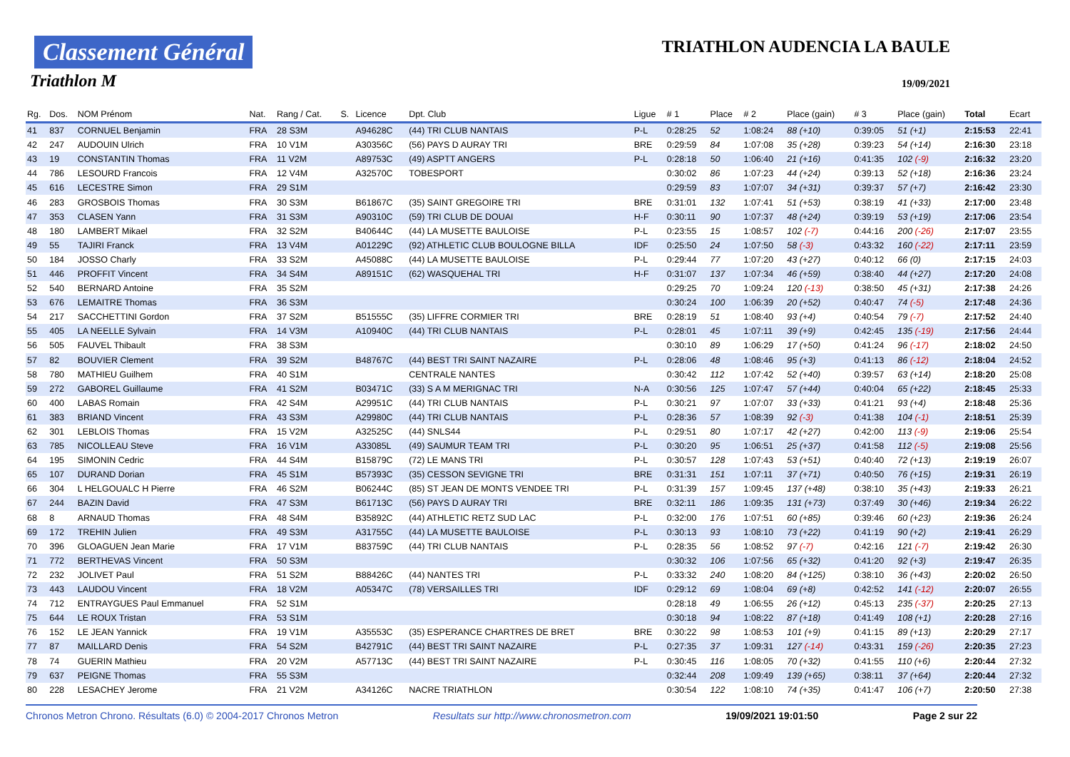Classement Général
Triathlon M
TRIATHLON AUDENCIA LA BAULE
19/09/2021
| Rg. | Dos. | NOM Prénom | Nat. | Rang / Cat. | S. | Licence | Dpt. Club | Ligue | # 1 | Place | # 2 | Place (gain) | # 3 | Place (gain) | Total | Ecart |
| --- | --- | --- | --- | --- | --- | --- | --- | --- | --- | --- | --- | --- | --- | --- | --- | --- |
| 41 | 837 | CORNUEL Benjamin | FRA | 28 S3M | | A94628C | (44) TRI CLUB NANTAIS | P-L | 0:28:25 | 52 | 1:08:24 | 88 (+10) | 0:39:05 | 51 (+1) | 2:15:53 | 22:41 |
| 42 | 247 | AUDOUIN Ulrich | FRA | 10 V1M | | A30356C | (56) PAYS D AURAY TRI | BRE | 0:29:59 | 84 | 1:07:08 | 35 (+28) | 0:39:23 | 54 (+14) | 2:16:30 | 23:18 |
| 43 | 19 | CONSTANTIN Thomas | FRA | 11 V2M | | A89753C | (49) ASPTT ANGERS | P-L | 0:28:18 | 50 | 1:06:40 | 21 (+16) | 0:41:35 | 102 (-9) | 2:16:32 | 23:20 |
| 44 | 786 | LESOURD Francois | FRA | 12 V4M | | A32570C | TOBESPORT | | 0:30:02 | 86 | 1:07:23 | 44 (+24) | 0:39:13 | 52 (+18) | 2:16:36 | 23:24 |
| 45 | 616 | LECESTRE Simon | FRA | 29 S1M | | | | | 0:29:59 | 83 | 1:07:07 | 34 (+31) | 0:39:37 | 57 (+7) | 2:16:42 | 23:30 |
| 46 | 283 | GROSBOIS Thomas | FRA | 30 S3M | | B61867C | (35) SAINT GREGOIRE TRI | BRE | 0:31:01 | 132 | 1:07:41 | 51 (+53) | 0:38:19 | 41 (+33) | 2:17:00 | 23:48 |
| 47 | 353 | CLASEN Yann | FRA | 31 S3M | | A90310C | (59) TRI CLUB DE DOUAI | H-F | 0:30:11 | 90 | 1:07:37 | 48 (+24) | 0:39:19 | 53 (+19) | 2:17:06 | 23:54 |
| 48 | 180 | LAMBERT Mikael | FRA | 32 S2M | | B40644C | (44) LA MUSETTE BAULOISE | P-L | 0:23:55 | 15 | 1:08:57 | 102 (-7) | 0:44:16 | 200 (-26) | 2:17:07 | 23:55 |
| 49 | 55 | TAJIRI Franck | FRA | 13 V4M | | A01229C | (92) ATHLETIC CLUB BOULOGNE BILLA | IDF | 0:25:50 | 24 | 1:07:50 | 58 (-3) | 0:43:32 | 160 (-22) | 2:17:11 | 23:59 |
| 50 | 184 | JOSSO Charly | FRA | 33 S2M | | A45088C | (44) LA MUSETTE BAULOISE | P-L | 0:29:44 | 77 | 1:07:20 | 43 (+27) | 0:40:12 | 66 (0) | 2:17:15 | 24:03 |
| 51 | 446 | PROFFIT Vincent | FRA | 34 S4M | | A89151C | (62) WASQUEHAL TRI | H-F | 0:31:07 | 137 | 1:07:34 | 46 (+59) | 0:38:40 | 44 (+27) | 2:17:20 | 24:08 |
| 52 | 540 | BERNARD Antoine | FRA | 35 S2M | | | | | 0:29:25 | 70 | 1:09:24 | 120 (-13) | 0:38:50 | 45 (+31) | 2:17:38 | 24:26 |
| 53 | 676 | LEMAITRE Thomas | FRA | 36 S3M | | | | | 0:30:24 | 100 | 1:06:39 | 20 (+52) | 0:40:47 | 74 (-5) | 2:17:48 | 24:36 |
| 54 | 217 | SACCHETTINI Gordon | FRA | 37 S2M | | B51555C | (35) LIFFRE CORMIER TRI | BRE | 0:28:19 | 51 | 1:08:40 | 93 (+4) | 0:40:54 | 79 (-7) | 2:17:52 | 24:40 |
| 55 | 405 | LA NEELLE Sylvain | FRA | 14 V3M | | A10940C | (44) TRI CLUB NANTAIS | P-L | 0:28:01 | 45 | 1:07:11 | 39 (+9) | 0:42:45 | 135 (-19) | 2:17:56 | 24:44 |
| 56 | 505 | FAUVEL Thibault | FRA | 38 S3M | | | | | 0:30:10 | 89 | 1:06:29 | 17 (+50) | 0:41:24 | 96 (-17) | 2:18:02 | 24:50 |
| 57 | 82 | BOUVIER Clement | FRA | 39 S2M | | B48767C | (44) BEST TRI SAINT NAZAIRE | P-L | 0:28:06 | 48 | 1:08:46 | 95 (+3) | 0:41:13 | 86 (-12) | 2:18:04 | 24:52 |
| 58 | 780 | MATHIEU Guilhem | FRA | 40 S1M | | | CENTRALE NANTES | | 0:30:42 | 112 | 1:07:42 | 52 (+40) | 0:39:57 | 63 (+14) | 2:18:20 | 25:08 |
| 59 | 272 | GABOREL Guillaume | FRA | 41 S2M | | B03471C | (33) S A M MERIGNAC TRI | N-A | 0:30:56 | 125 | 1:07:47 | 57 (+44) | 0:40:04 | 65 (+22) | 2:18:45 | 25:33 |
| 60 | 400 | LABAS Romain | FRA | 42 S4M | | A29951C | (44) TRI CLUB NANTAIS | P-L | 0:30:21 | 97 | 1:07:07 | 33 (+33) | 0:41:21 | 93 (+4) | 2:18:48 | 25:36 |
| 61 | 383 | BRIAND Vincent | FRA | 43 S3M | | A29980C | (44) TRI CLUB NANTAIS | P-L | 0:28:36 | 57 | 1:08:39 | 92 (-3) | 0:41:38 | 104 (-1) | 2:18:51 | 25:39 |
| 62 | 301 | LEBLOIS Thomas | FRA | 15 V2M | | A32525C | (44) SNLS44 | P-L | 0:29:51 | 80 | 1:07:17 | 42 (+27) | 0:42:00 | 113 (-9) | 2:19:06 | 25:54 |
| 63 | 785 | NICOLLEAU Steve | FRA | 16 V1M | | A33085L | (49) SAUMUR TEAM TRI | P-L | 0:30:20 | 95 | 1:06:51 | 25 (+37) | 0:41:58 | 112 (-5) | 2:19:08 | 25:56 |
| 64 | 195 | SIMONIN Cedric | FRA | 44 S4M | | B15879C | (72) LE MANS TRI | P-L | 0:30:57 | 128 | 1:07:43 | 53 (+51) | 0:40:40 | 72 (+13) | 2:19:19 | 26:07 |
| 65 | 107 | DURAND Dorian | FRA | 45 S1M | | B57393C | (35) CESSON SEVIGNE TRI | BRE | 0:31:31 | 151 | 1:07:11 | 37 (+71) | 0:40:50 | 76 (+15) | 2:19:31 | 26:19 |
| 66 | 304 | L HELGOUALC H Pierre | FRA | 46 S2M | | B06244C | (85) ST JEAN DE MONTS VENDEE TRI | P-L | 0:31:39 | 157 | 1:09:45 | 137 (+48) | 0:38:10 | 35 (+43) | 2:19:33 | 26:21 |
| 67 | 244 | BAZIN David | FRA | 47 S3M | | B61713C | (56) PAYS D AURAY TRI | BRE | 0:32:11 | 186 | 1:09:35 | 131 (+73) | 0:37:49 | 30 (+46) | 2:19:34 | 26:22 |
| 68 | 8 | ARNAUD Thomas | FRA | 48 S4M | | B35892C | (44) ATHLETIC RETZ SUD LAC | P-L | 0:32:00 | 176 | 1:07:51 | 60 (+85) | 0:39:46 | 60 (+23) | 2:19:36 | 26:24 |
| 69 | 172 | TREHIN Julien | FRA | 49 S3M | | A31755C | (44) LA MUSETTE BAULOISE | P-L | 0:30:13 | 93 | 1:08:10 | 73 (+22) | 0:41:19 | 90 (+2) | 2:19:41 | 26:29 |
| 70 | 396 | GLOAGUEN Jean Marie | FRA | 17 V1M | | B83759C | (44) TRI CLUB NANTAIS | P-L | 0:28:35 | 56 | 1:08:52 | 97 (-7) | 0:42:16 | 121 (-7) | 2:19:42 | 26:30 |
| 71 | 772 | BERTHEVAS Vincent | FRA | 50 S3M | | | | | 0:30:32 | 106 | 1:07:56 | 65 (+32) | 0:41:20 | 92 (+3) | 2:19:47 | 26:35 |
| 72 | 232 | JOLIVET Paul | FRA | 51 S2M | | B88426C | (44) NANTES TRI | P-L | 0:33:32 | 240 | 1:08:20 | 84 (+125) | 0:38:10 | 36 (+43) | 2:20:02 | 26:50 |
| 73 | 443 | LAUDOU Vincent | FRA | 18 V2M | | A05347C | (78) VERSAILLES TRI | IDF | 0:29:12 | 69 | 1:08:04 | 69 (+8) | 0:42:52 | 141 (-12) | 2:20:07 | 26:55 |
| 74 | 712 | ENTRAYGUES Paul Emmanuel | FRA | 52 S1M | | | | | 0:28:18 | 49 | 1:06:55 | 26 (+12) | 0:45:13 | 235 (-37) | 2:20:25 | 27:13 |
| 75 | 644 | LE ROUX Tristan | FRA | 53 S1M | | | | | 0:30:18 | 94 | 1:08:22 | 87 (+18) | 0:41:49 | 108 (+1) | 2:20:28 | 27:16 |
| 76 | 152 | LE JEAN Yannick | FRA | 19 V1M | | A35553C | (35) ESPERANCE CHARTRES DE BRET | BRE | 0:30:22 | 98 | 1:08:53 | 101 (+9) | 0:41:15 | 89 (+13) | 2:20:29 | 27:17 |
| 77 | 87 | MAILLARD Denis | FRA | 54 S2M | | B42791C | (44) BEST TRI SAINT NAZAIRE | P-L | 0:27:35 | 37 | 1:09:31 | 127 (-14) | 0:43:31 | 159 (-26) | 2:20:35 | 27:23 |
| 78 | 74 | GUERIN Mathieu | FRA | 20 V2M | | A57713C | (44) BEST TRI SAINT NAZAIRE | P-L | 0:30:45 | 116 | 1:08:05 | 70 (+32) | 0:41:55 | 110 (+6) | 2:20:44 | 27:32 |
| 79 | 637 | PEIGNE Thomas | FRA | 55 S3M | | | | | 0:32:44 | 208 | 1:09:49 | 139 (+65) | 0:38:11 | 37 (+64) | 2:20:44 | 27:32 |
| 80 | 228 | LESACHEY Jerome | FRA | 21 V2M | | A34126C | NACRE TRIATHLON | | 0:30:54 | 122 | 1:08:10 | 74 (+35) | 0:41:47 | 106 (+7) | 2:20:50 | 27:38 |
Chronos Metron Chrono. Résultats (6.0) © 2004-2017 Chronos Metron Resultats sur http://www.chronosmetron.com 19/09/2021 19:01:50 Page 2 sur 22